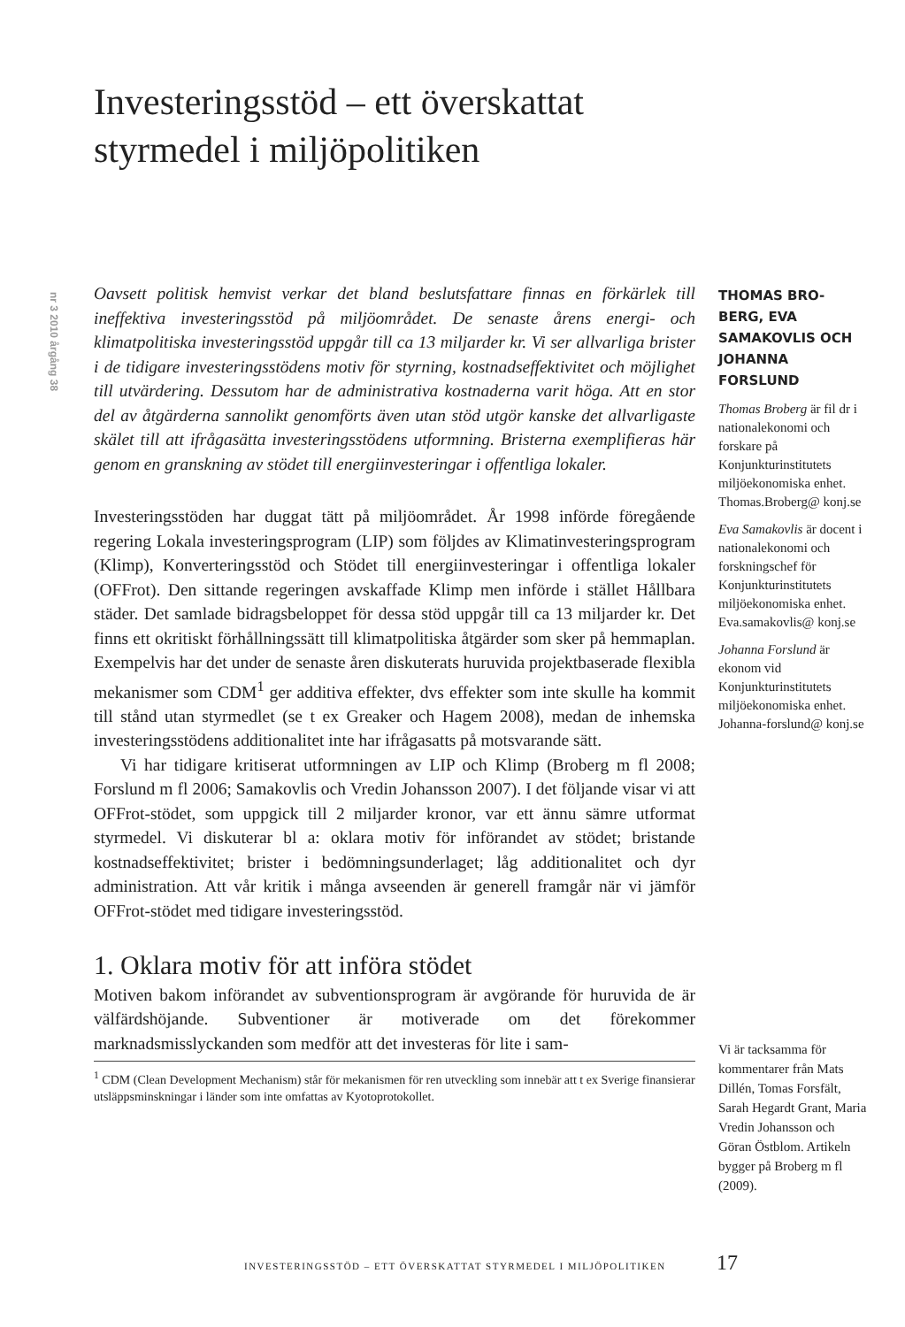nr 3 2010 årgång 38
Investeringsstöd – ett överskattat styrmedel i miljöpolitiken
Oavsett politisk hemvist verkar det bland beslutsfattare finnas en förkärlek till ineffektiva investeringsstöd på miljöområdet. De senaste årens energi- och klimatpolitiska investeringsstöd uppgår till ca 13 miljarder kr. Vi ser allvarliga brister i de tidigare investeringsstödens motiv för styrning, kostnadseffektivitet och möjlighet till utvärdering. Dessutom har de administrativa kostnaderna varit höga. Att en stor del av åtgärderna sannolikt genomförts även utan stöd utgör kanske det allvarligaste skälet till att ifrågasätta investeringsstödens utformning. Bristerna exemplifieras här genom en granskning av stödet till energiinvesteringar i offentliga lokaler.
Investeringsstöden har duggat tätt på miljöområdet. År 1998 införde föregående regering Lokala investeringsprogram (LIP) som följdes av Klimatinvesteringsprogram (Klimp), Konverteringsstöd och Stödet till energiinvesteringar i offentliga lokaler (OFFrot). Den sittande regeringen avskaffade Klimp men införde i stället Hållbara städer. Det samlade bidragsbeloppet för dessa stöd uppgår till ca 13 miljarder kr. Det finns ett okritiskt förhållningssätt till klimatpolitiska åtgärder som sker på hemmaplan. Exempelvis har det under de senaste åren diskuterats huruvida projektbaserade flexibla mekanismer som CDM<sup>1</sup> ger additiva effekter, dvs effekter som inte skulle ha kommit till stånd utan styrmedlet (se t ex Greaker och Hagem 2008), medan de inhemska investeringsstödens additionalitet inte har ifrågasatts på motsvarande sätt.
Vi har tidigare kritiserat utformningen av LIP och Klimp (Broberg m fl 2008; Forslund m fl 2006; Samakovlis och Vredin Johansson 2007). I det följande visar vi att OFFrot-stödet, som uppgick till 2 miljarder kronor, var ett ännu sämre utformat styrmedel. Vi diskuterar bl a: oklara motiv för införandet av stödet; bristande kostnadseffektivitet; brister i bedömningsunderlaget; låg additionalitet och dyr administration. Att vår kritik i många avseenden är generell framgår när vi jämför OFFrot-stödet med tidigare investeringsstöd.
1. Oklara motiv för att införa stödet
Motiven bakom införandet av subventionsprogram är avgörande för huruvida de är välfärdshöjande. Subventioner är motiverade om det förekommer marknadsmisslyckanden som medför att det investeras för lite i sam-
<sup>1</sup> CDM (Clean Development Mechanism) står för mekanismen för ren utveckling som innebär att t ex Sverige finansierar utsläppsminskningar i länder som inte omfattas av Kyotoprotokollet.
THOMAS BRO-BERG, EVA SAMAKOVLIS OCH JOHANNA FORSLUND
Thomas Broberg är fil dr i nationalekonomi och forskare på Konjunkturinstitutets miljöekonomiska enhet. Thomas.Broberg@ konj.se
Eva Samakovlis är docent i nationalekonomi och forskningschef för Konjunkturinstitutets miljöekonomiska enhet. Eva.samakovlis@ konj.se
Johanna Forslund är ekonom vid Konjunkturinstitutets miljöekonomiska enhet. Johanna-forslund@ konj.se
Vi är tacksamma för kommentarer från Mats Dillén, Tomas Forsfält, Sarah Hegardt Grant, Maria Vredin Johansson och Göran Östblom. Artikeln bygger på Broberg m fl (2009).
INVESTERINGSSTÖD – ETT ÖVERSKATTAT STYRMEDEL I MILJÖPOLITIKEN
17